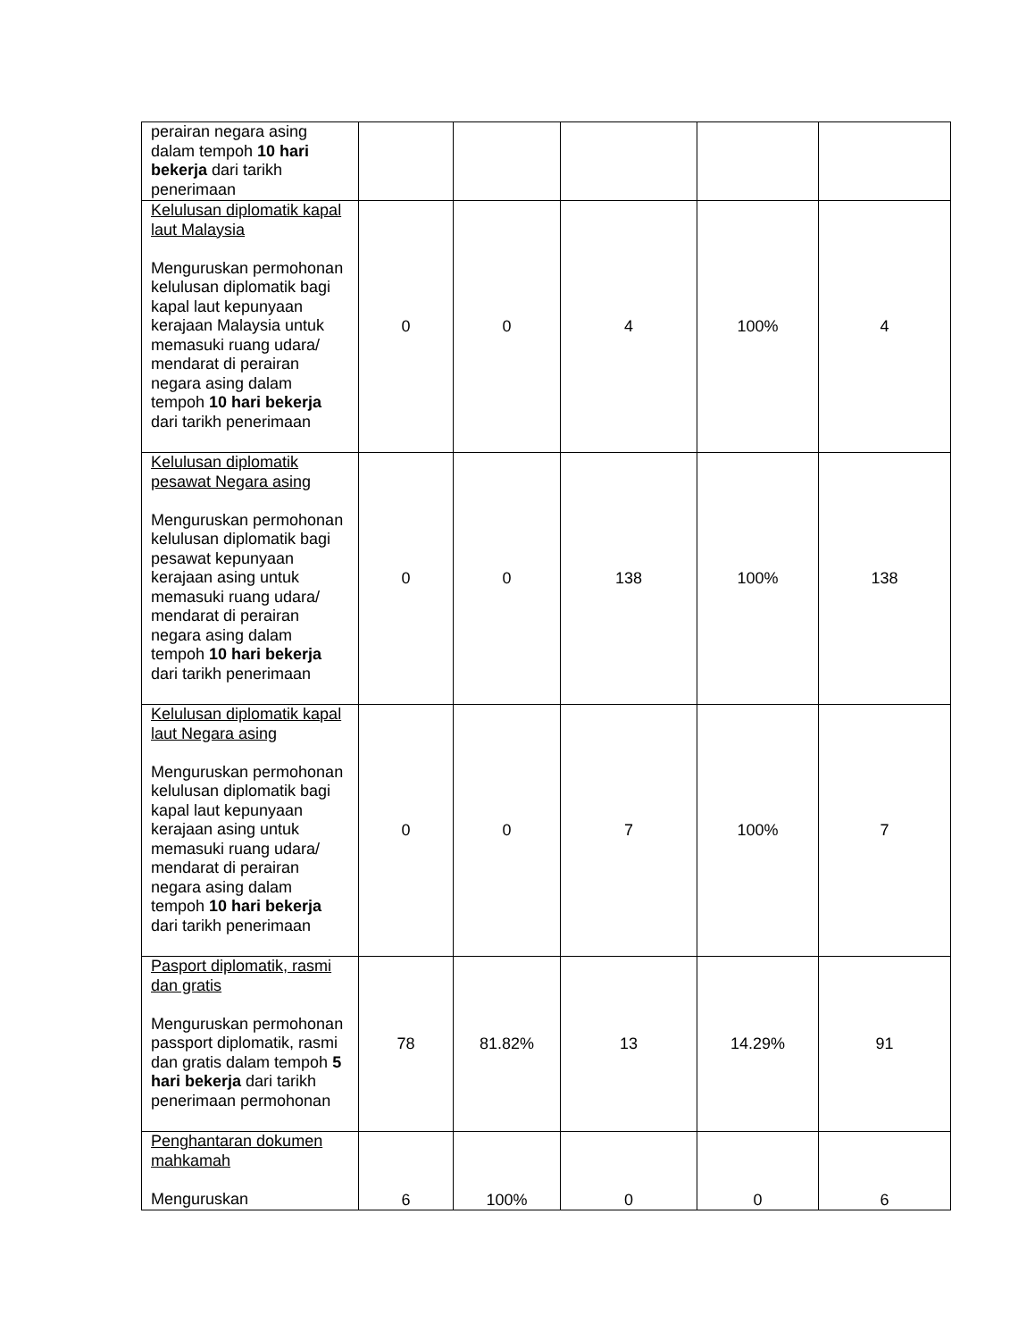| perairan negara asing dalam tempoh 10 hari bekerja dari tarikh penerimaan | | | | | |
| Kelulusan diplomatik kapal laut Malaysia Menguruskan permohonan kelulusan diplomatik bagi kapal laut kepunyaan kerajaan Malaysia untuk memasuki ruang udara/ mendarat di perairan negara asing dalam tempoh 10 hari bekerja dari tarikh penerimaan | 0 | 0 | 4 | 100% | 4 |
| Kelulusan diplomatik pesawat Negara asing Menguruskan permohonan kelulusan diplomatik bagi pesawat kepunyaan kerajaan asing untuk memasuki ruang udara/ mendarat di perairan negara asing dalam tempoh 10 hari bekerja dari tarikh penerimaan | 0 | 0 | 138 | 100% | 138 |
| Kelulusan diplomatik kapal laut Negara asing Menguruskan permohonan kelulusan diplomatik bagi kapal laut kepunyaan kerajaan asing untuk memasuki ruang udara/ mendarat di perairan negara asing dalam tempoh 10 hari bekerja dari tarikh penerimaan | 0 | 0 | 7 | 100% | 7 |
| Pasport diplomatik, rasmi dan gratis Menguruskan permohonan passport diplomatik, rasmi dan gratis dalam tempoh 5 hari bekerja dari tarikh penerimaan permohonan | 78 | 81.82% | 13 | 14.29% | 91 |
| Penghantaran dokumen mahkamah Menguruskan | 6 | 100% | 0 | 0 | 6 |